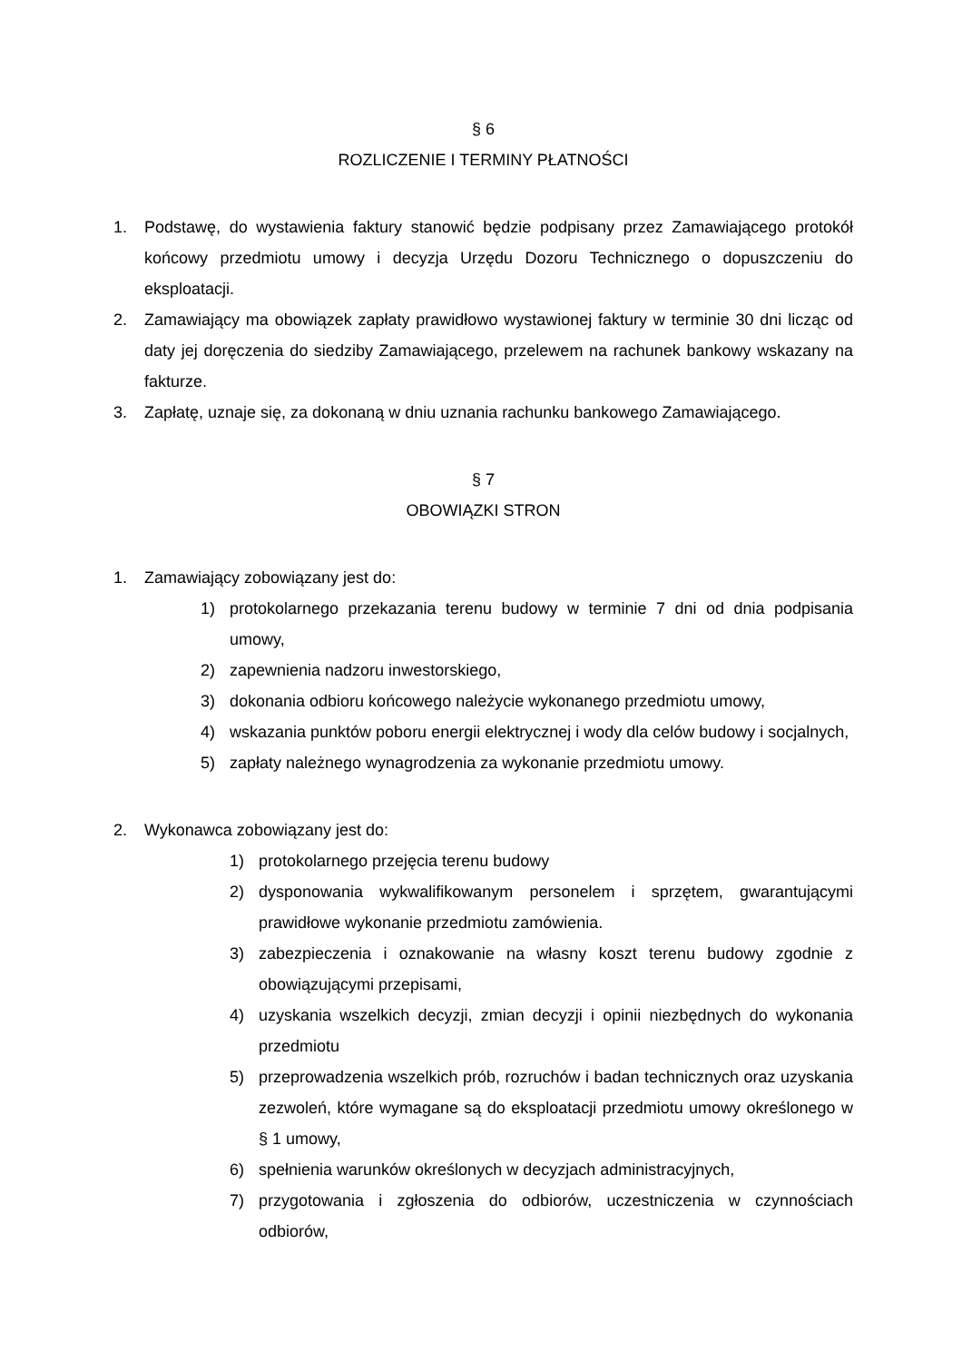§ 6
ROZLICZENIE I TERMINY PŁATNOŚCI
1. Podstawę, do wystawienia faktury stanowić będzie podpisany przez Zamawiającego protokół końcowy przedmiotu umowy i decyzja Urzędu Dozoru Technicznego o dopuszczeniu do eksploatacji.
2. Zamawiający ma obowiązek zapłaty prawidłowo wystawionej faktury w terminie 30 dni licząc od daty jej doręczenia do siedziby Zamawiającego, przelewem na rachunek bankowy wskazany na fakturze.
3. Zapłatę, uznaje się, za dokonaną w dniu uznania rachunku bankowego Zamawiającego.
§ 7
OBOWIĄZKI STRON
1. Zamawiający zobowiązany jest do:
1) protokolarnego przekazania terenu budowy w terminie 7 dni od dnia podpisania umowy,
2) zapewnienia nadzoru inwestorskiego,
3) dokonania odbioru końcowego należycie wykonanego przedmiotu umowy,
4) wskazania punktów poboru energii elektrycznej i wody dla celów budowy i socjalnych,
5) zapłaty należnego wynagrodzenia za wykonanie przedmiotu umowy.
2. Wykonawca zobowiązany jest do:
1) protokolarnego przejęcia terenu budowy
2) dysponowania wykwalifikowanym personelem i sprzętem, gwarantującymi prawidłowe wykonanie przedmiotu zamówienia.
3) zabezpieczenia i oznakowanie na własny koszt terenu budowy zgodnie z obowiązującymi przepisami,
4) uzyskania wszelkich decyzji, zmian decyzji i opinii niezbędnych do wykonania przedmiotu
5) przeprowadzenia wszelkich prób, rozruchów i badan technicznych oraz uzyskania zezwoleń, które wymagane są do eksploatacji przedmiotu umowy określonego w § 1 umowy,
6) spełnienia warunków określonych w decyzjach administracyjnych,
7) przygotowania i zgłoszenia do odbiorów, uczestniczenia w czynnościach odbiorów,